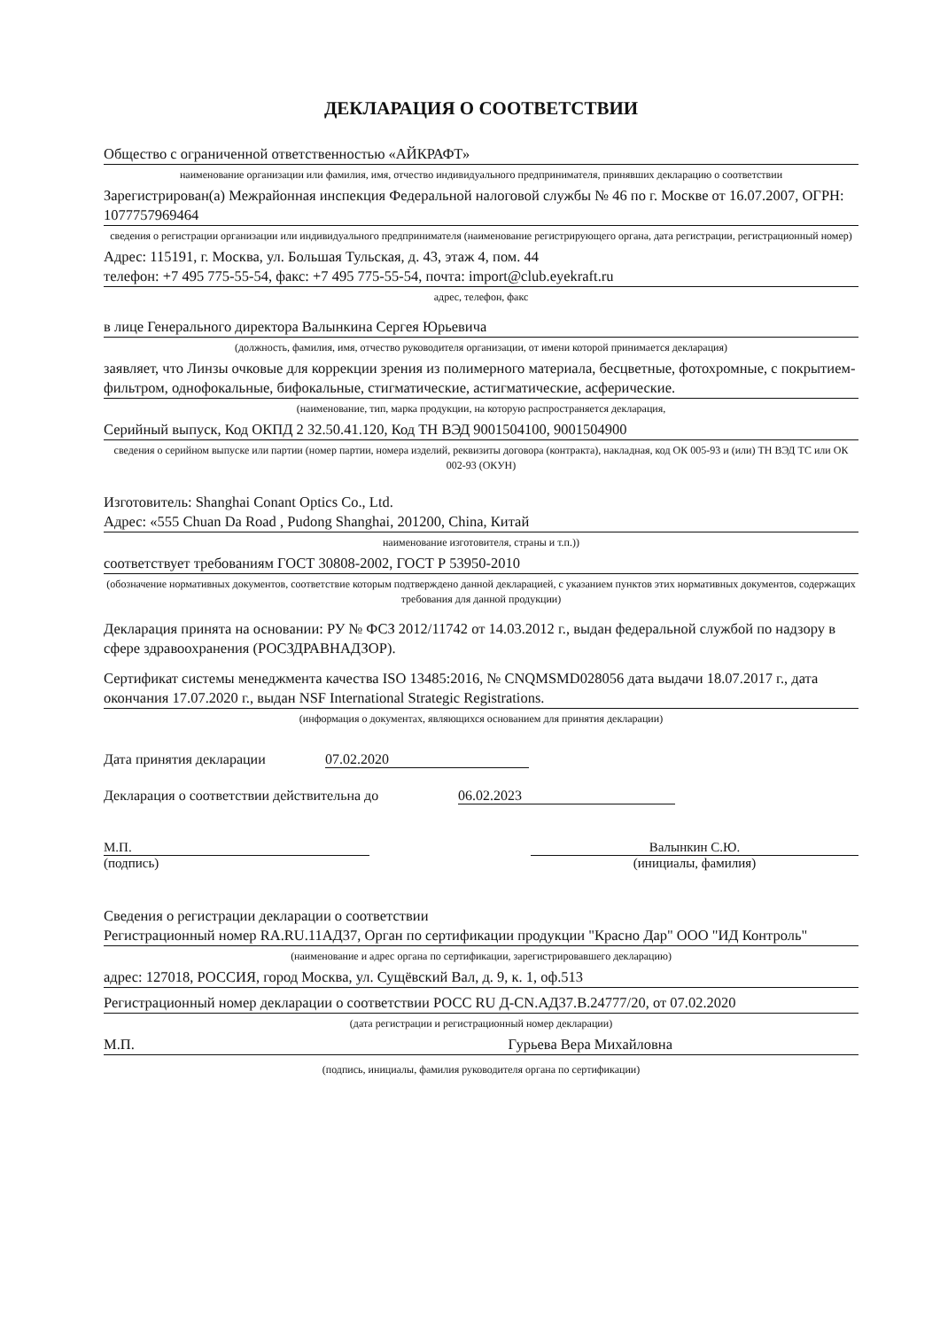ДЕКЛАРАЦИЯ О СООТВЕТСТВИИ
Общество с ограниченной ответственностью «АЙКРАФТ»
наименование организации или фамилия, имя, отчество индивидуального предпринимателя, принявших декларацию о соответствии
Зарегистрирован(а) Межрайонная инспекция Федеральной налоговой службы № 46 по г. Москве от 16.07.2007, ОГРН: 1077757969464
сведения о регистрации организации или индивидуального предпринимателя (наименование регистрирующего органа, дата регистрации, регистрационный номер)
Адрес: 115191, г. Москва, ул. Большая Тульская, д. 43, этаж 4, пом. 44
телефон: +7 495 775-55-54, факс: +7 495 775-55-54, почта: import@club.eyekraft.ru
адрес, телефон, факс
в лице Генерального директора Валынкина Сергея Юрьевича
(должность, фамилия, имя, отчество руководителя организации, от имени которой принимается декларация)
заявляет, что Линзы очковые для коррекции зрения из полимерного материала, бесцветные, фотохромные, с покрытием-фильтром, однофокальные, бифокальные, стигматические, астигматические, асферические.
(наименование, тип, марка продукции, на которую распространяется декларация,
Серийный выпуск, Код ОКПД 2 32.50.41.120, Код ТН ВЭД 9001504100, 9001504900
сведения о серийном выпуске или партии (номер партии, номера изделий, реквизиты договора (контракта), накладная, код ОК 005-93 и (или) ТН ВЭД ТС или ОК 002-93 (ОКУН)
Изготовитель: Shanghai Conant Optics Co., Ltd.
Адрес: «555 Chuan Da Road , Pudong Shanghai, 201200, China, Китай
наименование изготовителя, страны и т.п.))
соответствует требованиям ГОСТ 30808-2002, ГОСТ Р 53950-2010
(обозначение нормативных документов, соответствие которым подтверждено данной декларацией, с указанием пунктов этих нормативных документов, содержащих требования для данной продукции)
Декларация принята на основании: РУ № ФСЗ 2012/11742 от 14.03.2012 г., выдан федеральной службой по надзору в сфере здравоохранения (РОСЗДРАВНАДЗОР).
Сертификат системы менеджмента качества ISO 13485:2016, № CNQMSMD028056 дата выдачи 18.07.2017 г., дата окончания 17.07.2020 г., выдан NSF International Strategic Registrations.
(информация о документах, являющихся основанием для принятия декларации)
Дата принятия декларации 07.02.2020
Декларация о соответствии действительна до 06.02.2023
М.П.
(подпись)
Валынкин С.Ю.
(инициалы, фамилия)
Сведения о регистрации декларации о соответствии
Регистрационный номер RA.RU.11АД37, Орган по сертификации продукции "Красно Дар" ООО "ИД Контроль"
(наименование и адрес органа по сертификации, зарегистрировавшего декларацию)
адрес: 127018, РОССИЯ, город Москва, ул. Сущёвский Вал, д. 9, к. 1, оф.513
Регистрационный номер декларации о соответствии РОСС RU Д-CN.АД37.В.24777/20, от 07.02.2020
(дата регистрации и регистрационный номер декларации)
М.П. Гурьева Вера Михайловна
(подпись, инициалы, фамилия руководителя органа по сертификации)